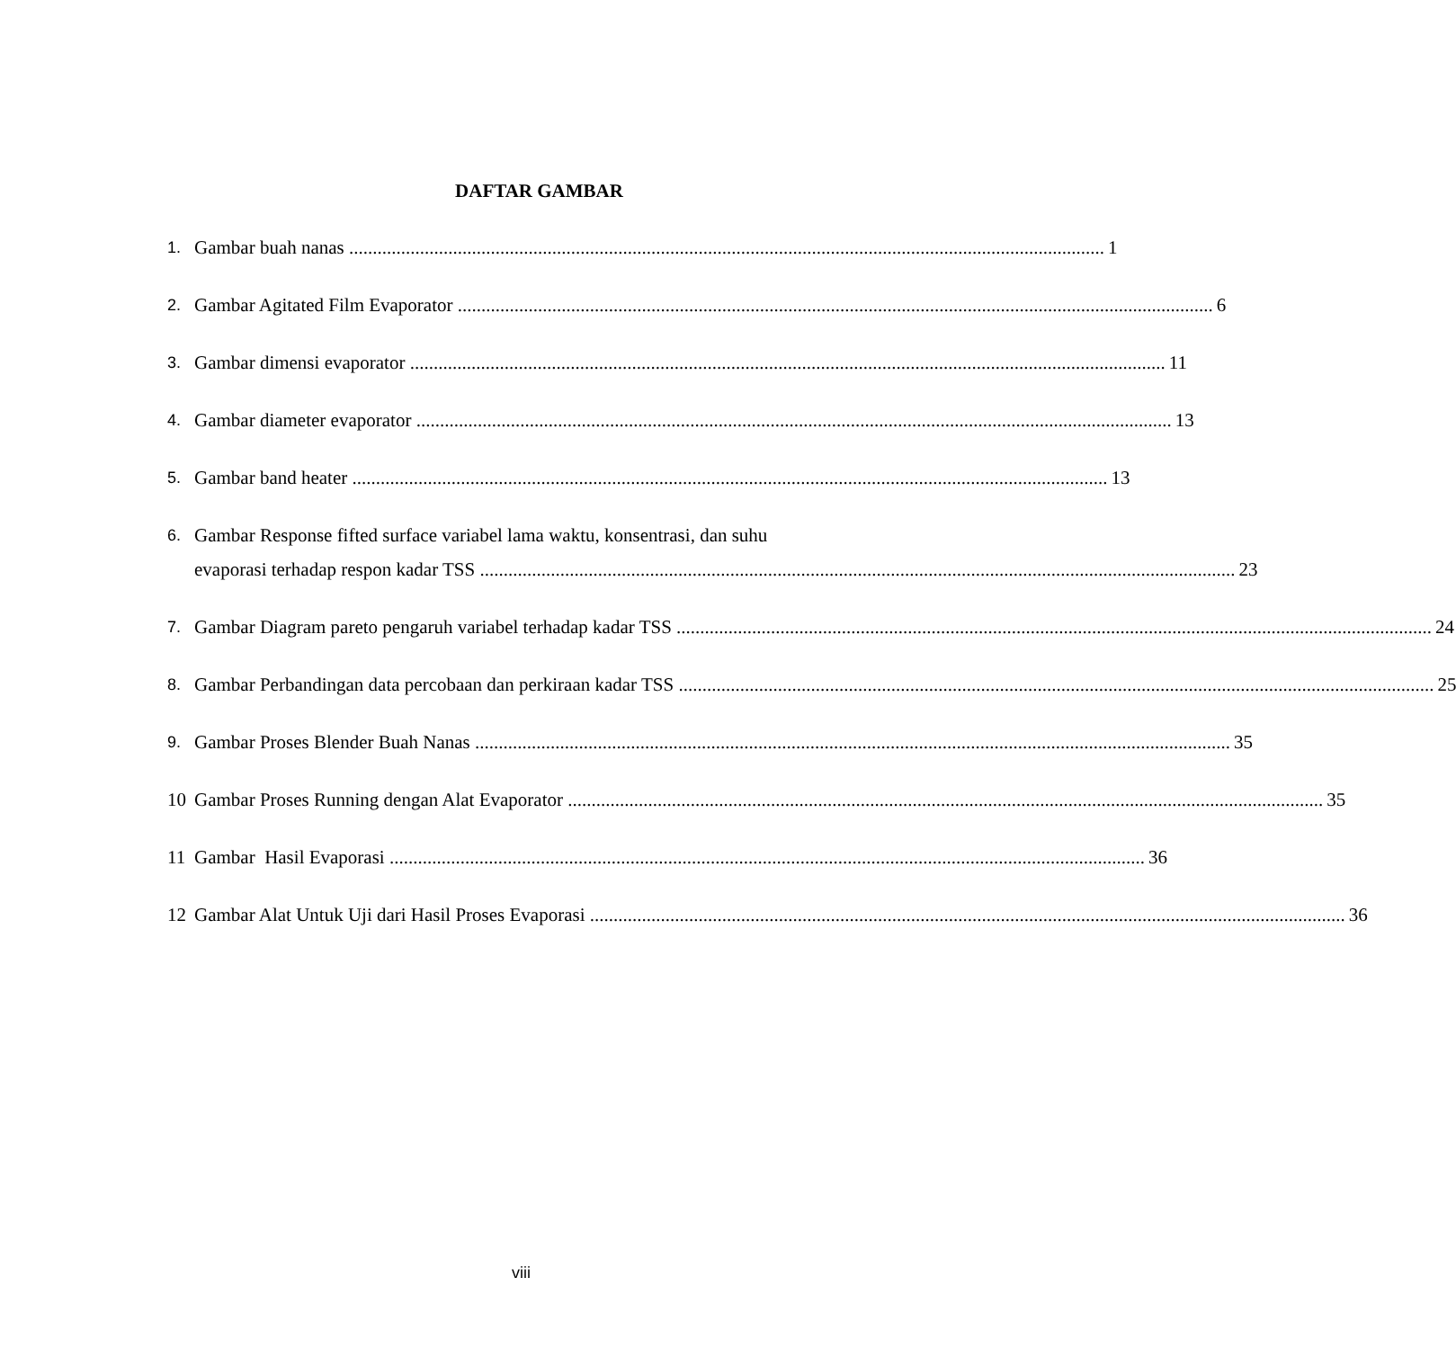DAFTAR GAMBAR
1.
Gambar buah nanas 1
2.
Gambar Agitated Film Evaporator 6
3.
Gambar dimensi evaporator 11
4.
Gambar diameter evaporator 13
5.
Gambar band heater 13
6.
Gambar Response fifted surface variabel lama waktu, konsentrasi, dan suhu
evaporasi terhadap respon kadar TSS 23
7.
Gambar Diagram pareto pengaruh variabel terhadap kadar TSS 24
8.
Gambar Perbandingan data percobaan dan perkiraan kadar TSS 25
9.
Gambar Proses Blender Buah Nanas 35
10 Gambar Proses Running dengan Alat Evaporator 35
11 Gambar Hasil Evaporasi 36
12 Gambar Alat Untuk Uji dari Hasil Proses Evaporasi 36
viii